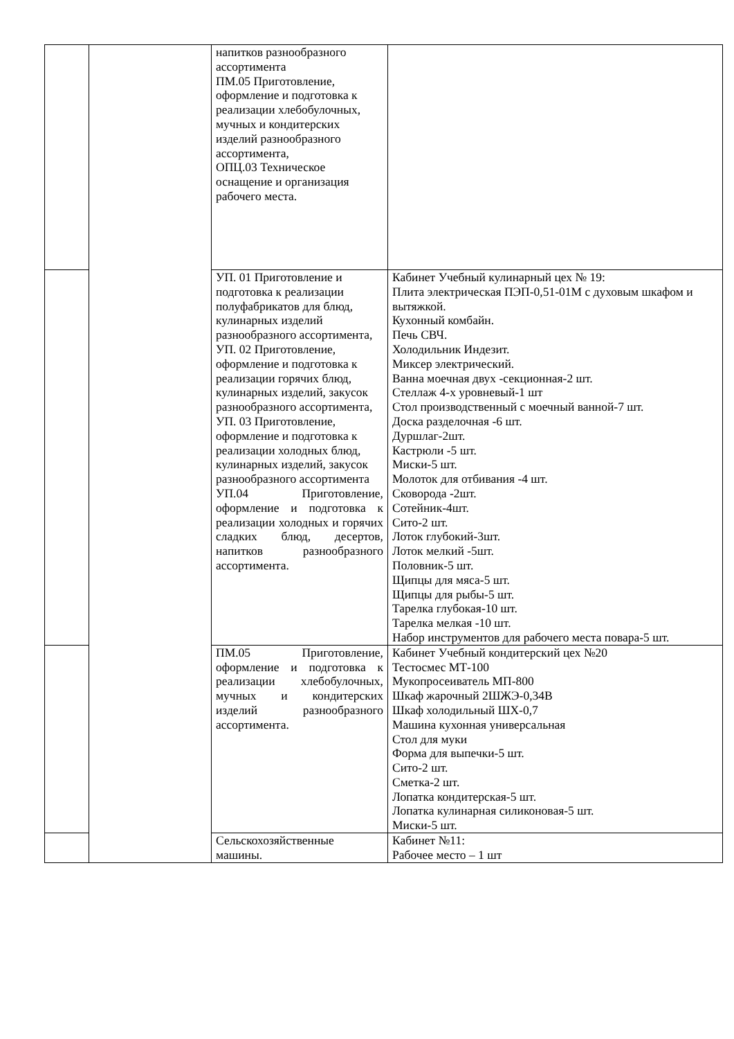| | | напитков разнообразного ассортимента ПМ.05 Приготовление, оформление и подготовка к реализации хлебобулочных, мучных и кондитерских изделий разнообразного ассортимента, ОПЦ.03 Техническое оснащение и организация рабочего места. | |
| | | УП. 01 Приготовление и подготовка к реализации полуфабрикатов для блюд, кулинарных изделий разнообразного ассортимента, УП. 02 Приготовление, оформление и подготовка к реализации горячих блюд, кулинарных изделий, закусок разнообразного ассортимента, УП. 03 Приготовление, оформление и подготовка к реализации холодных блюд, кулинарных изделий, закусок разнообразного ассортимента УП.04 Приготовление, оформление и подготовка к реализации холодных и горячих сладких блюд, десертов, напитков разнообразного ассортимента. | Кабинет Учебный кулинарный цех № 19: Плита электрическая ПЭП-0,51-01М с духовым шкафом и вытяжкой. Кухонный комбайн. Печь СВЧ. Холодильник Индезит. Миксер электрический. Ванна моечная двух -секционная-2 шт. Стеллаж 4-х уровневый-1 шт Стол производственный с моечный ванной-7 шт. Доска разделочная -6 шт. Дуршлаг-2шт. Кастрюли -5 шт. Миски-5 шт. Молоток для отбивания -4 шт. Сковорода -2шт. Сотейник-4шт. Сито-2 шт. Лоток глубокий-3шт. Лоток мелкий -5шт. Половник-5 шт. Щипцы для мяса-5 шт. Щипцы для рыбы-5 шт. Тарелка глубокая-10 шт. Тарелка мелкая -10 шт. Набор инструментов для рабочего места повара-5 шт. |
| | | ПМ.05 Приготовление, оформление и подготовка к реализации хлебобулочных, мучных и кондитерских изделий разнообразного ассортимента. | Кабинет Учебный кондитерский цех №20 Тестосмес МТ-100 Мукопросеиватель МП-800 Шкаф жарочный 2ШЖЭ-0,34В Шкаф холодильный ШХ-0,7 Машина кухонная универсальная Стол для муки Форма для выпечки-5 шт. Сито-2 шт. Сметка-2 шт. Лопатка кондитерская-5 шт. Лопатка кулинарная силиконовая-5 шт. Миски-5 шт. |
| | | Сельскохозяйственные машины. | Кабинет №11: Рабочее место – 1 шт |